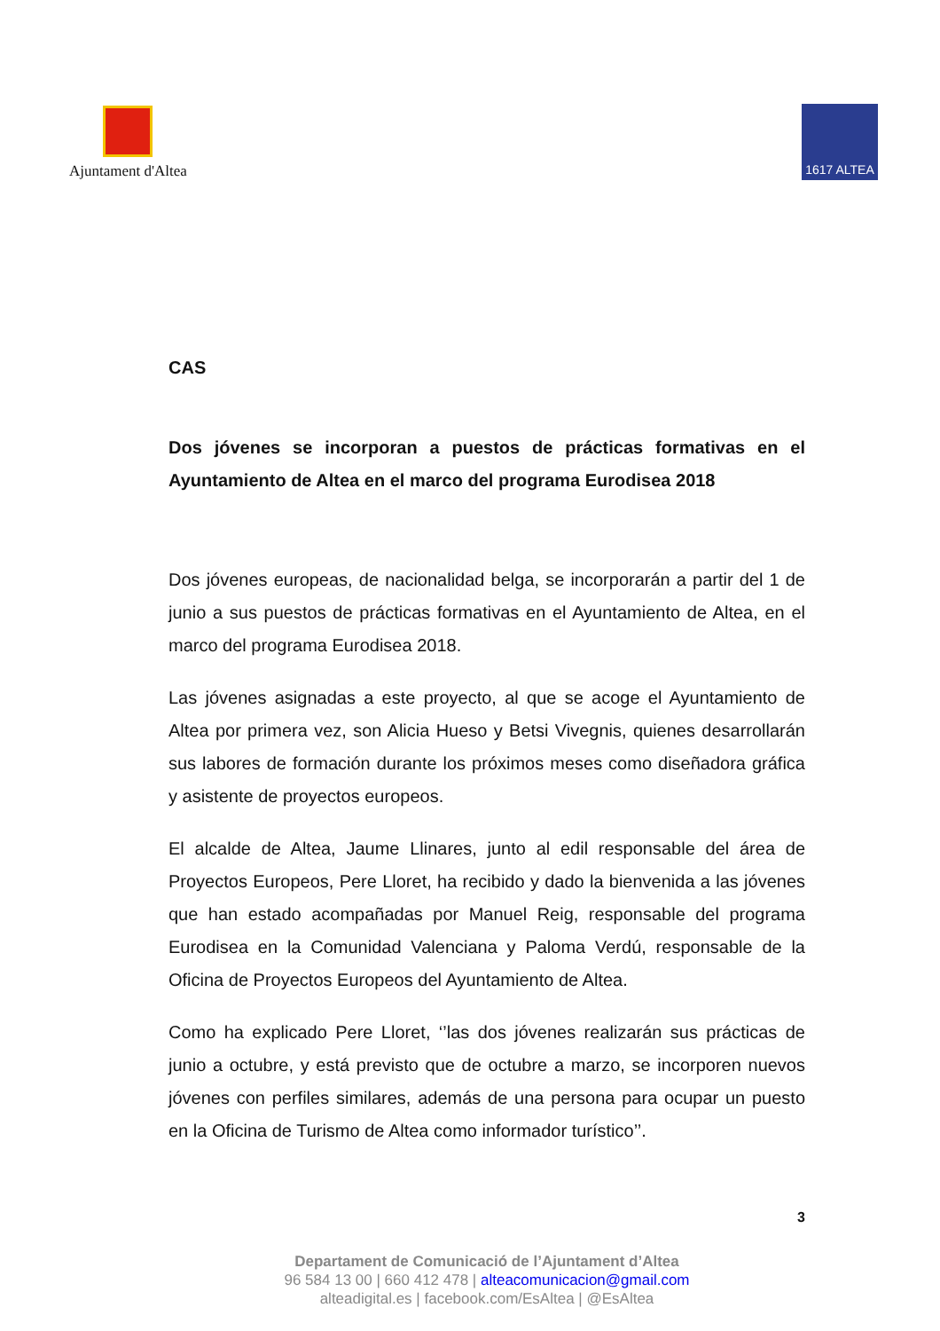Ajuntament d'Altea
1617 ALTEA
CAS
Dos jóvenes se incorporan a puestos de prácticas formativas en el Ayuntamiento de Altea en el marco del programa Eurodisea 2018
Dos jóvenes europeas, de nacionalidad belga, se incorporarán a partir del 1 de junio a sus puestos de prácticas formativas en el Ayuntamiento de Altea, en el marco del programa Eurodisea 2018.
Las jóvenes asignadas a este proyecto, al que se acoge el Ayuntamiento de Altea por primera vez, son Alicia Hueso y Betsi Vivegnis, quienes desarrollarán sus labores de formación durante los próximos meses como diseñadora gráfica y asistente de proyectos europeos.
El alcalde de Altea, Jaume Llinares, junto al edil responsable del área de Proyectos Europeos, Pere Lloret, ha recibido y dado la bienvenida a las jóvenes que han estado acompañadas por Manuel Reig, responsable del programa Eurodisea en la Comunidad Valenciana y Paloma Verdú, responsable de la Oficina de Proyectos Europeos del Ayuntamiento de Altea.
Como ha explicado Pere Lloret, ‘’las dos jóvenes realizarán sus prácticas de junio a octubre, y está previsto que de octubre a marzo, se incorporen nuevos jóvenes con perfiles similares, además de una persona para ocupar un puesto en la Oficina de Turismo de Altea como informador turístico’’.
3
Departament de Comunicació de l’Ajuntament d’Altea
96 584 13 00 | 660 412 478 | alteacomunicacion@gmail.com
alteadigital.es | facebook.com/EsAltea | @EsAltea